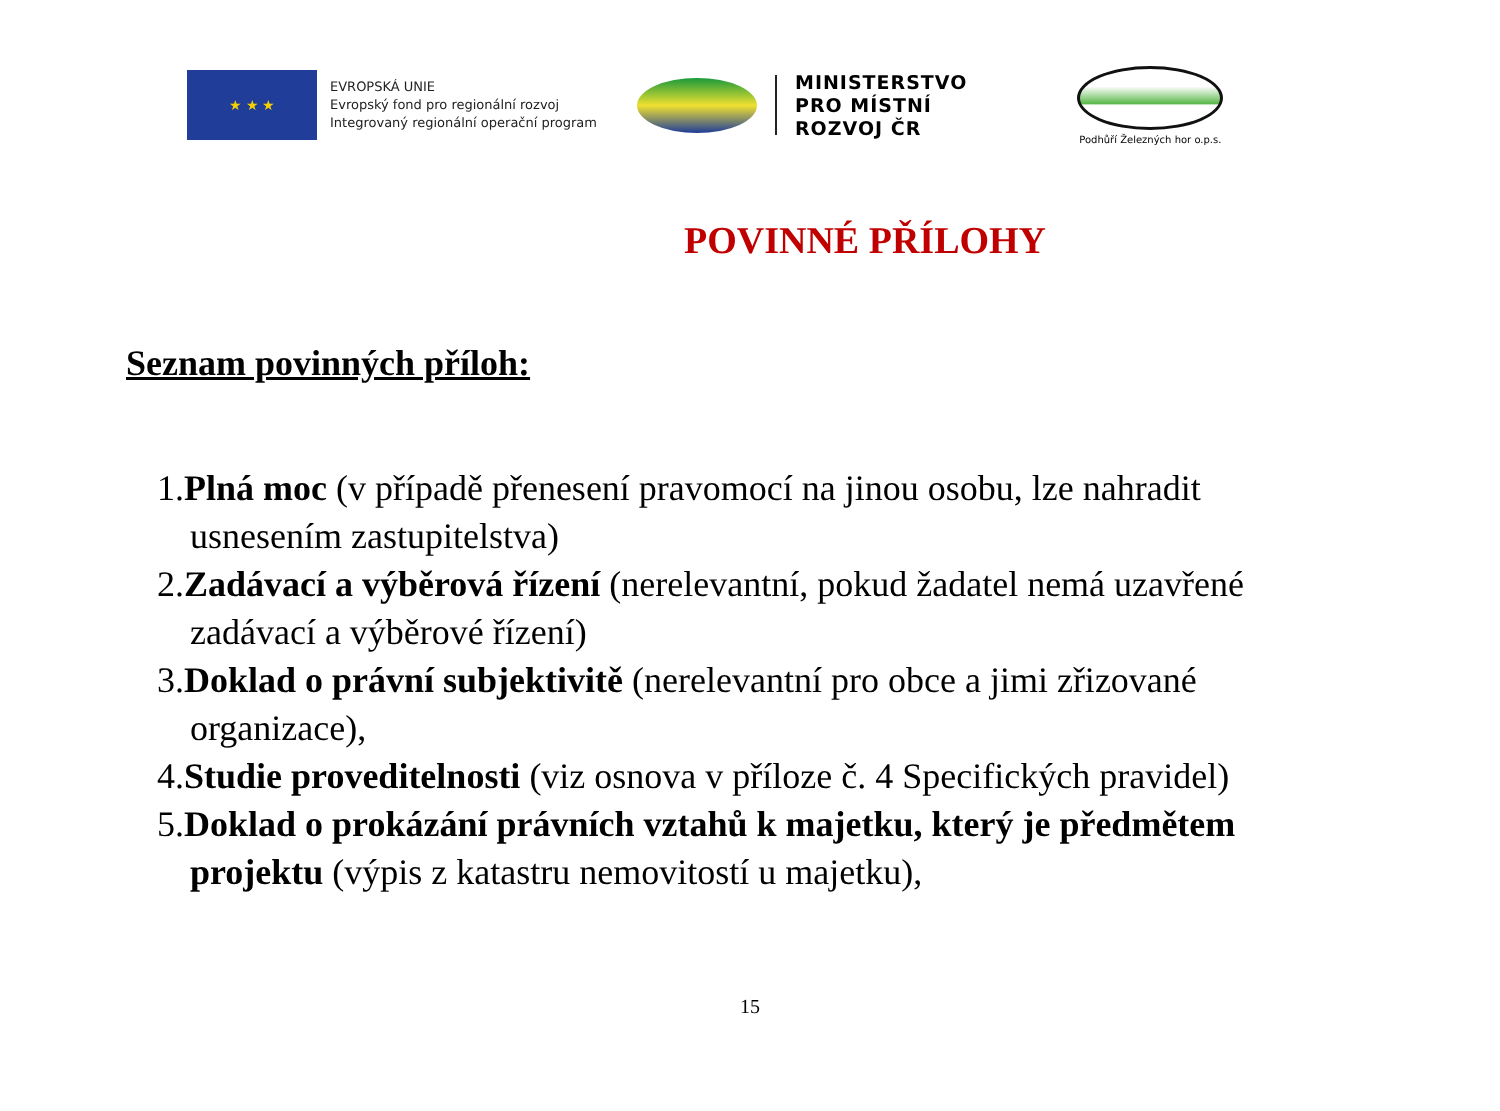★ ★ ★
EVROPSKÁ UNIE
Evropský fond pro regionální rozvoj
Integrovaný regionální operační program
MINISTERSTVO
PRO MÍSTNÍ
ROZVOJ ČR
Podhůří Železných hor o.p.s.
POVINNÉ PŘÍLOHY
Seznam povinných příloh:
1.Plná moc (v případě přenesení pravomocí na jinou osobu, lze nahradit usnesením zastupitelstva)
2.Zadávací a výběrová řízení (nerelevantní, pokud žadatel nemá uzavřené zadávací a výběrové řízení)
3.Doklad o právní subjektivitě (nerelevantní pro obce a jimi zřizované organizace),
4.Studie proveditelnosti (viz osnova v příloze č. 4 Specifických pravidel)
5.Doklad o prokázání právních vztahů k majetku, který je předmětem projektu (výpis z katastru nemovitostí u majetku),
15